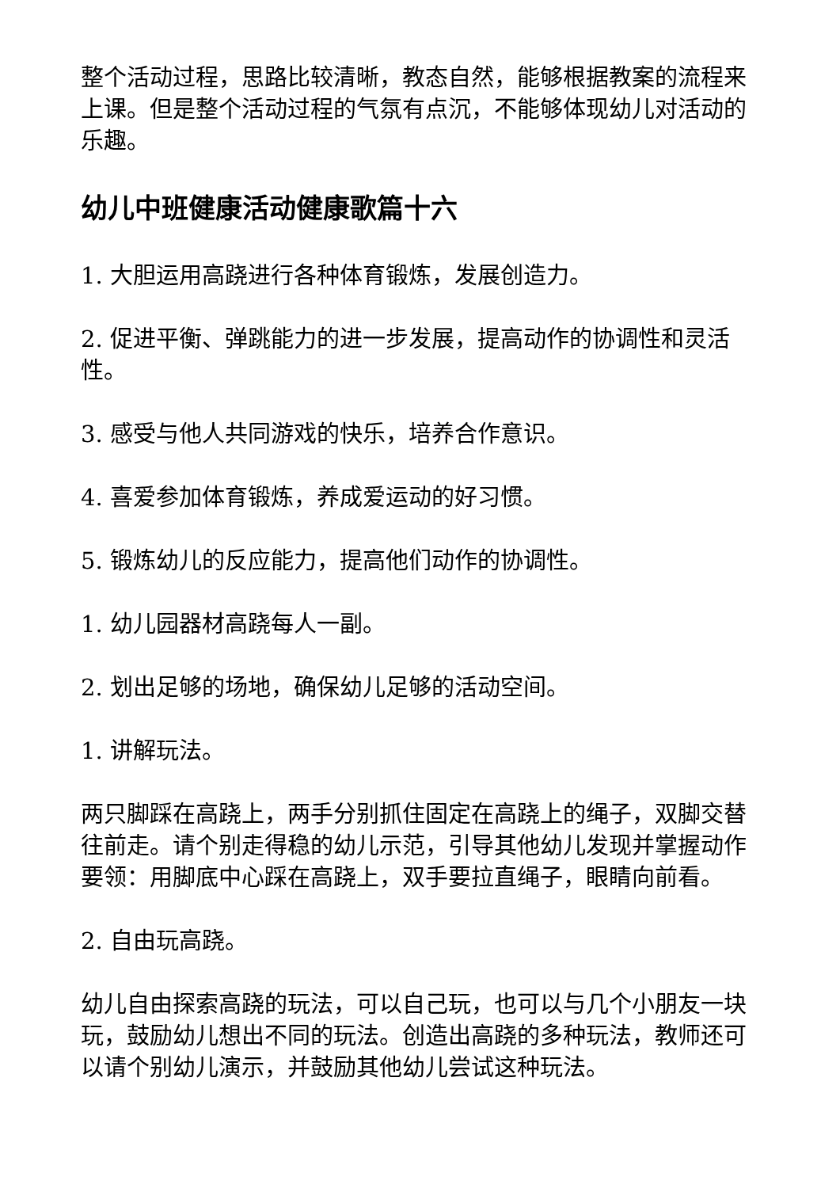整个活动过程，思路比较清晰，教态自然，能够根据教案的流程来上课。但是整个活动过程的气氛有点沉，不能够体现幼儿对活动的乐趣。
幼儿中班健康活动健康歌篇十六
1. 大胆运用高跷进行各种体育锻炼，发展创造力。
2. 促进平衡、弹跳能力的进一步发展，提高动作的协调性和灵活性。
3. 感受与他人共同游戏的快乐，培养合作意识。
4. 喜爱参加体育锻炼，养成爱运动的好习惯。
5. 锻炼幼儿的反应能力，提高他们动作的协调性。
1. 幼儿园器材高跷每人一副。
2. 划出足够的场地，确保幼儿足够的活动空间。
1. 讲解玩法。
两只脚踩在高跷上，两手分别抓住固定在高跷上的绳子，双脚交替往前走。请个别走得稳的幼儿示范，引导其他幼儿发现并掌握动作要领：用脚底中心踩在高跷上，双手要拉直绳子，眼睛向前看。
2. 自由玩高跷。
幼儿自由探索高跷的玩法，可以自己玩，也可以与几个小朋友一块玩，鼓励幼儿想出不同的玩法。创造出高跷的多种玩法，教师还可以请个别幼儿演示，并鼓励其他幼儿尝试这种玩法。